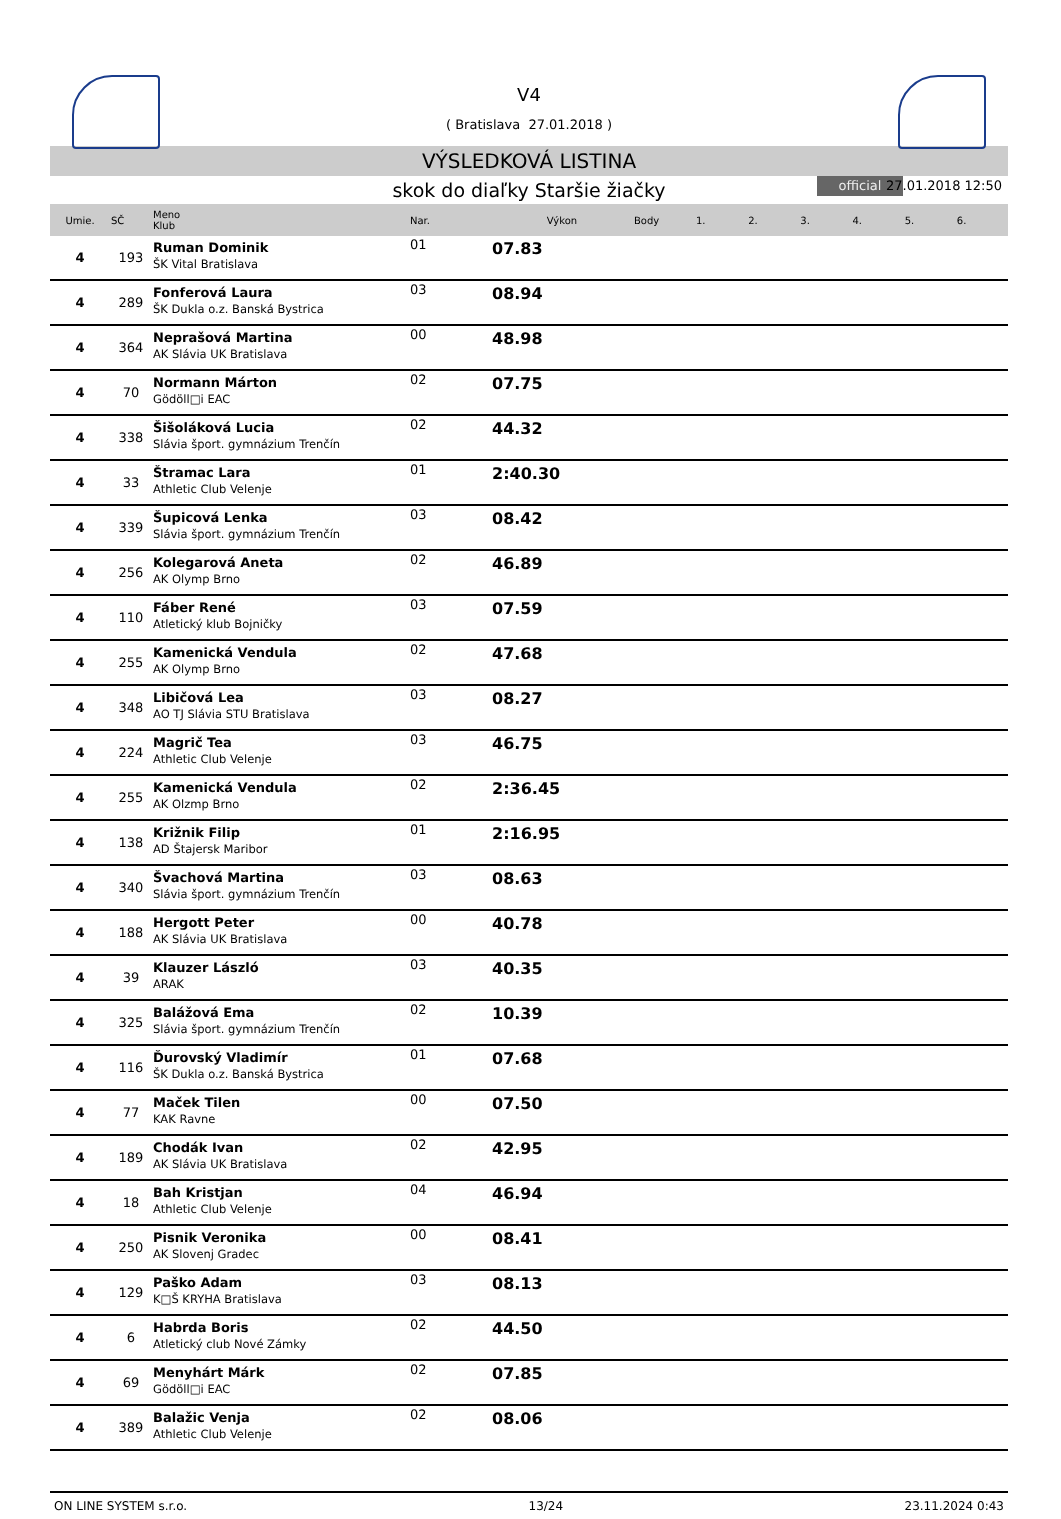V4
( Bratislava 27.01.2018 )
VÝSLEDKOVÁ LISTINA
skok do diaľky Staršie žiačky official 27.01.2018 12:50
| Umie. | SČ | Meno Klub | Nar. | Výkon | Body | 1. | 2. | 3. | 4. | 5. | 6. |
| --- | --- | --- | --- | --- | --- | --- | --- | --- | --- | --- | --- |
| 4 | 193 | Ruman Dominik ŠK Vital Bratislava | 01 | 07.83 | | | | | | | |
| 4 | 289 | Fonferová Laura ŠK Dukla o.z. Banská Bystrica | 03 | 08.94 | | | | | | | |
| 4 | 364 | Neprašová Martina AK Slávia UK Bratislava | 00 | 48.98 | | | | | | | |
| 4 | 70 | Normann Márton Gödöll□i EAC | 02 | 07.75 | | | | | | | |
| 4 | 338 | Šišoláková Lucia Slávia šport. gymnázium Trenčín | 02 | 44.32 | | | | | | | |
| 4 | 33 | Štramac Lara Athletic Club Velenje | 01 | 2:40.30 | | | | | | | |
| 4 | 339 | Šupicová Lenka Slávia šport. gymnázium Trenčín | 03 | 08.42 | | | | | | | |
| 4 | 256 | Kolegarová Aneta AK Olymp Brno | 02 | 46.89 | | | | | | | |
| 4 | 110 | Fáber René Atletický klub Bojničky | 03 | 07.59 | | | | | | | |
| 4 | 255 | Kamenická Vendula AK Olymp Brno | 02 | 47.68 | | | | | | | |
| 4 | 348 | Libičová Lea AO TJ Slávia STU Bratislava | 03 | 08.27 | | | | | | | |
| 4 | 224 | Magrič Tea Athletic Club Velenje | 03 | 46.75 | | | | | | | |
| 4 | 255 | Kamenická Vendula AK Olzmp Brno | 02 | 2:36.45 | | | | | | | |
| 4 | 138 | Križnik Filip AD Štajersk Maribor | 01 | 2:16.95 | | | | | | | |
| 4 | 340 | Švachová Martina Slávia šport. gymnázium Trenčín | 03 | 08.63 | | | | | | | |
| 4 | 188 | Hergott Peter AK Slávia UK Bratislava | 00 | 40.78 | | | | | | | |
| 4 | 39 | Klauzer László ARAK | 03 | 40.35 | | | | | | | |
| 4 | 325 | Balážová Ema Slávia šport. gymnázium Trenčín | 02 | 10.39 | | | | | | | |
| 4 | 116 | Ďurovský Vladimír ŠK Dukla o.z. Banská Bystrica | 01 | 07.68 | | | | | | | |
| 4 | 77 | Maček Tilen KAK Ravne | 00 | 07.50 | | | | | | | |
| 4 | 189 | Chodák Ivan AK Slávia UK Bratislava | 02 | 42.95 | | | | | | | |
| 4 | 18 | Bah Kristjan Athletic Club Velenje | 04 | 46.94 | | | | | | | |
| 4 | 250 | Pisnik Veronika AK Slovenj Gradec | 00 | 08.41 | | | | | | | |
| 4 | 129 | Paško Adam K□Š KRYHA Bratislava | 03 | 08.13 | | | | | | | |
| 4 | 6 | Habrda Boris Atletický club Nové Zámky | 02 | 44.50 | | | | | | | |
| 4 | 69 | Menyhárt Márk Gödöll□i EAC | 02 | 07.85 | | | | | | | |
| 4 | 389 | Balažic Venja Athletic Club Velenje | 02 | 08.06 | | | | | | | |
ON LINE SYSTEM s.r.o. 13/24 23.11.2024 0:43